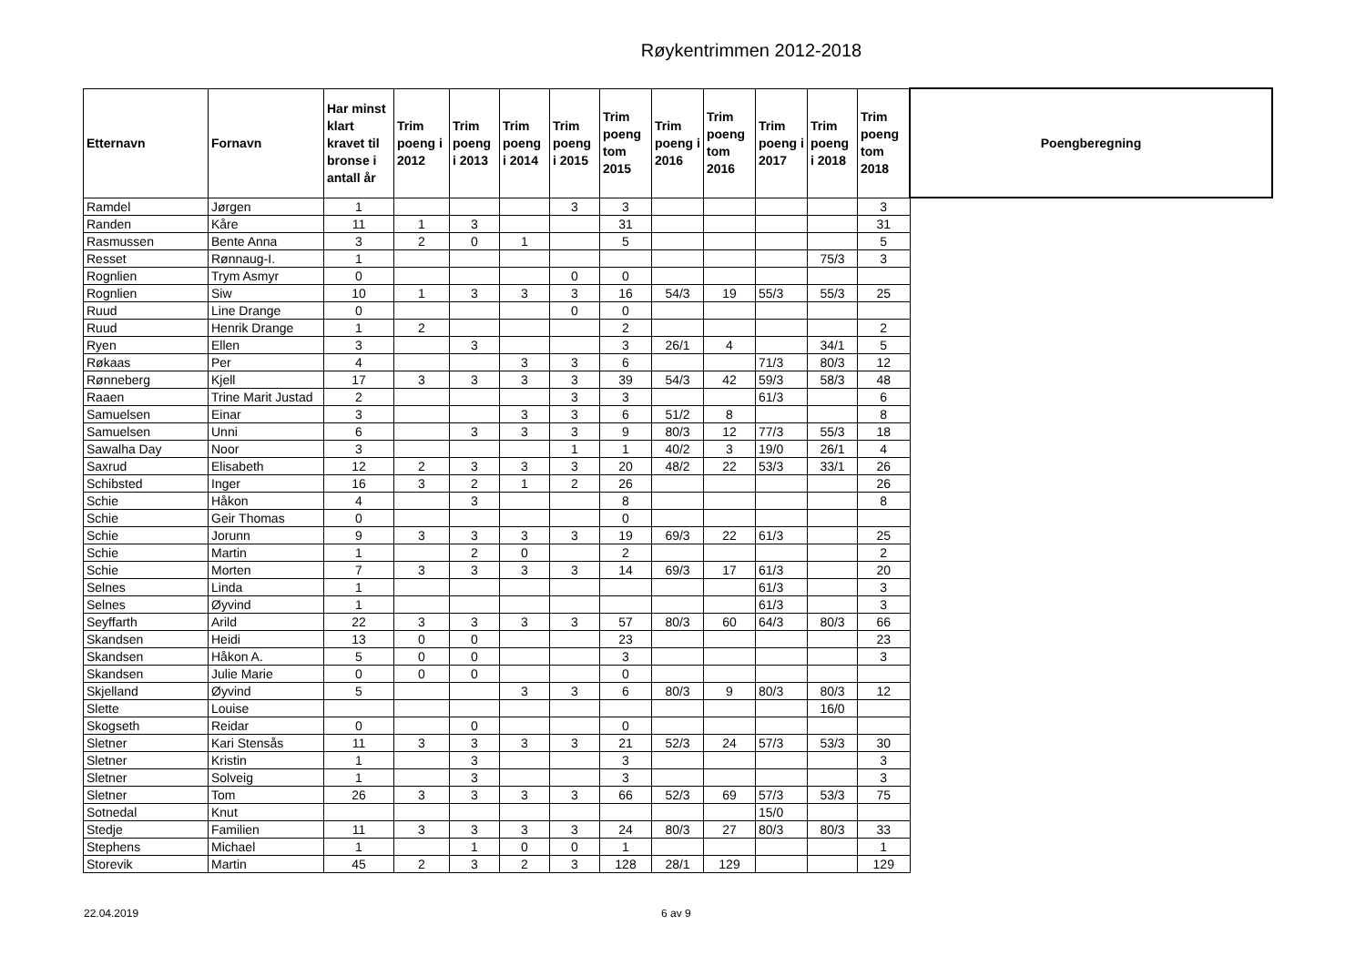Røykentrimmen 2012-2018
| Etternavn | Fornavn | Har minst klart kravet til bronse i antall år | Trim poeng i 2012 | Trim poeng i 2013 | Trim poeng i 2014 | Trim poeng i 2015 | Trim poeng tom 2015 | Trim poeng i 2016 | Trim poeng tom 2016 | Trim poeng i 2017 | Trim poeng i 2018 | Trim poeng tom 2018 | Poengberegning |
| --- | --- | --- | --- | --- | --- | --- | --- | --- | --- | --- | --- | --- | --- |
| Ramdel | Jørgen | 1 | | | | 3 | 3 | | | | | 3 | |
| Randen | Kåre | 11 | 1 | 3 | | | 31 | | | | | 31 | |
| Rasmussen | Bente Anna | 3 | 2 | 0 | 1 | | 5 | | | | | 5 | |
| Resset | Rønnaug-I. | 1 | | | | | | | | | 75/3 | 3 | |
| Rognlien | Trym Asmyr | 0 | | | | 0 | 0 | | | | | | |
| Rognlien | Siw | 10 | 1 | 3 | 3 | 3 | 16 | 54/3 | 19 | 55/3 | 55/3 | 25 | |
| Ruud | Line Drange | 0 | | | | 0 | 0 | | | | | | |
| Ruud | Henrik Drange | 1 | 2 | | | | 2 | | | | | 2 | |
| Ryen | Ellen | 3 | | 3 | | | 3 | 26/1 | 4 | | 34/1 | 5 | |
| Røkaas | Per | 4 | | | 3 | 3 | 6 | | | 71/3 | 80/3 | 12 | |
| Rønneberg | Kjell | 17 | 3 | 3 | 3 | 3 | 39 | 54/3 | 42 | 59/3 | 58/3 | 48 | |
| Raaen | Trine Marit Justad | 2 | | | | 3 | 3 | | | 61/3 | | 6 | |
| Samuelsen | Einar | 3 | | | 3 | 3 | 6 | 51/2 | 8 | | | 8 | |
| Samuelsen | Unni | 6 | | 3 | 3 | 3 | 9 | 80/3 | 12 | 77/3 | 55/3 | 18 | |
| Sawalha Day | Noor | 3 | | | | 1 | 1 | 40/2 | 3 | 19/0 | 26/1 | 4 | |
| Saxrud | Elisabeth | 12 | 2 | 3 | 3 | 3 | 20 | 48/2 | 22 | 53/3 | 33/1 | 26 | |
| Schibsted | Inger | 16 | 3 | 2 | 1 | 2 | 26 | | | | | 26 | |
| Schie | Håkon | 4 | | 3 | | | 8 | | | | | 8 | |
| Schie | Geir Thomas | 0 | | | | | 0 | | | | | | |
| Schie | Jorunn | 9 | 3 | 3 | 3 | 3 | 19 | 69/3 | 22 | 61/3 | | 25 | |
| Schie | Martin | 1 | | 2 | 0 | | 2 | | | | | 2 | |
| Schie | Morten | 7 | 3 | 3 | 3 | 3 | 14 | 69/3 | 17 | 61/3 | | 20 | |
| Selnes | Linda | 1 | | | | | | | | 61/3 | | 3 | |
| Selnes | Øyvind | 1 | | | | | | | | 61/3 | | 3 | |
| Seyffarth | Arild | 22 | 3 | 3 | 3 | 3 | 57 | 80/3 | 60 | 64/3 | 80/3 | 66 | |
| Skandsen | Heidi | 13 | 0 | 0 | | | 23 | | | | | 23 | |
| Skandsen | Håkon A. | 5 | 0 | 0 | | | 3 | | | | | 3 | |
| Skandsen | Julie Marie | 0 | 0 | 0 | | | 0 | | | | | | |
| Skjelland | Øyvind | 5 | | | 3 | 3 | 6 | 80/3 | 9 | 80/3 | 80/3 | 12 | |
| Slette | Louise | | | | | | | | | | 16/0 | | |
| Skogseth | Reidar | 0 | | 0 | | | 0 | | | | | | |
| Sletner | Kari Stensås | 11 | 3 | 3 | 3 | 3 | 21 | 52/3 | 24 | 57/3 | 53/3 | 30 | |
| Sletner | Kristin | 1 | | 3 | | | 3 | | | | | 3 | |
| Sletner | Solveig | 1 | | 3 | | | 3 | | | | | 3 | |
| Sletner | Tom | 26 | 3 | 3 | 3 | 3 | 66 | 52/3 | 69 | 57/3 | 53/3 | 75 | |
| Sotnedal | Knut | | | | | | | | | 15/0 | | | |
| Stedje | Familien | 11 | 3 | 3 | 3 | 3 | 24 | 80/3 | 27 | 80/3 | 80/3 | 33 | |
| Stephens | Michael | 1 | | 1 | 0 | 0 | 1 | | | | | 1 | |
| Storevik | Martin | 45 | 2 | 3 | 2 | 3 | 128 | 28/1 | 129 | | | 129 | |
22.04.2019 6 av 9